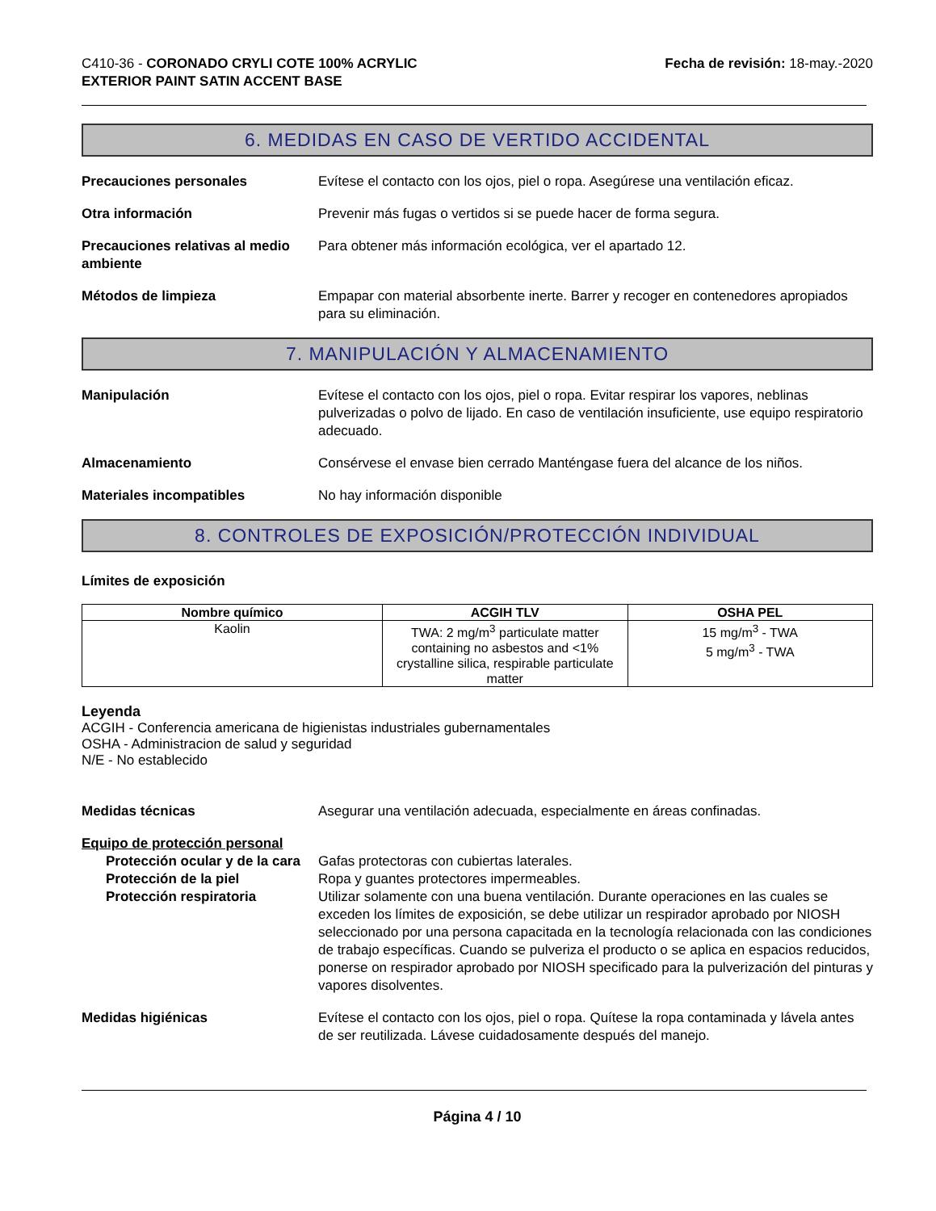C410-36 - CORONADO CRYLI COTE 100% ACRYLIC
EXTERIOR PAINT SATIN ACCENT BASE
Fecha de revisión: 18-may.-2020
6. MEDIDAS EN CASO DE VERTIDO ACCIDENTAL
Precauciones personales Evítese el contacto con los ojos, piel o ropa. Asegúrese una ventilación eficaz.
Otra información Prevenir más fugas o vertidos si se puede hacer de forma segura.
Precauciones relativas al medio ambiente
Para obtener más información ecológica, ver el apartado 12.
Métodos de limpieza Empapar con material absorbente inerte. Barrer y recoger en contenedores apropiados para su eliminación.
7. MANIPULACIÓN Y ALMACENAMIENTO
Manipulación Evítese el contacto con los ojos, piel o ropa. Evitar respirar los vapores, neblinas pulverizadas o polvo de lijado. En caso de ventilación insuficiente, use equipo respiratorio adecuado.
Almacenamiento Consérvese el envase bien cerrado Manténgase fuera del alcance de los niños.
Materiales incompatibles No hay información disponible
8. CONTROLES DE EXPOSICIÓN/PROTECCIÓN INDIVIDUAL
Límites de exposición
| Nombre químico | ACGIH TLV | OSHA PEL |
| --- | --- | --- |
| Kaolin | TWA: 2 mg/m<sup>3</sup> particulate matter containing no asbestos and <1% crystalline silica, respirable particulate matter | 15 mg/m<sup>3</sup> - TWA 5 mg/m<sup>3</sup> - TWA |
Leyenda
ACGIH - Conferencia americana de higienistas industriales gubernamentales
OSHA - Administracion de salud y seguridad
N/E - No establecido
Medidas técnicas Asegurar una ventilación adecuada, especialmente en áreas confinadas.
Equipo de protección personal
Protección ocular y de la cara
Gafas protectoras con cubiertas laterales.
Protección de la piel Ropa y guantes protectores impermeables.
Protección respiratoria Utilizar solamente con una buena ventilación. Durante operaciones en las cuales se exceden los límites de exposición, se debe utilizar un respirador aprobado por NIOSH seleccionado por una persona capacitada en la tecnología relacionada con las condiciones de trabajo específicas. Cuando se pulveriza el producto o se aplica en espacios reducidos, ponerse on respirador aprobado por NIOSH specificado para la pulverización del pinturas y vapores disolventes.
Medidas higiénicas Evítese el contacto con los ojos, piel o ropa. Quítese la ropa contaminada y lávela antes de ser reutilizada. Lávese cuidadosamente después del manejo.
Página 4 / 10